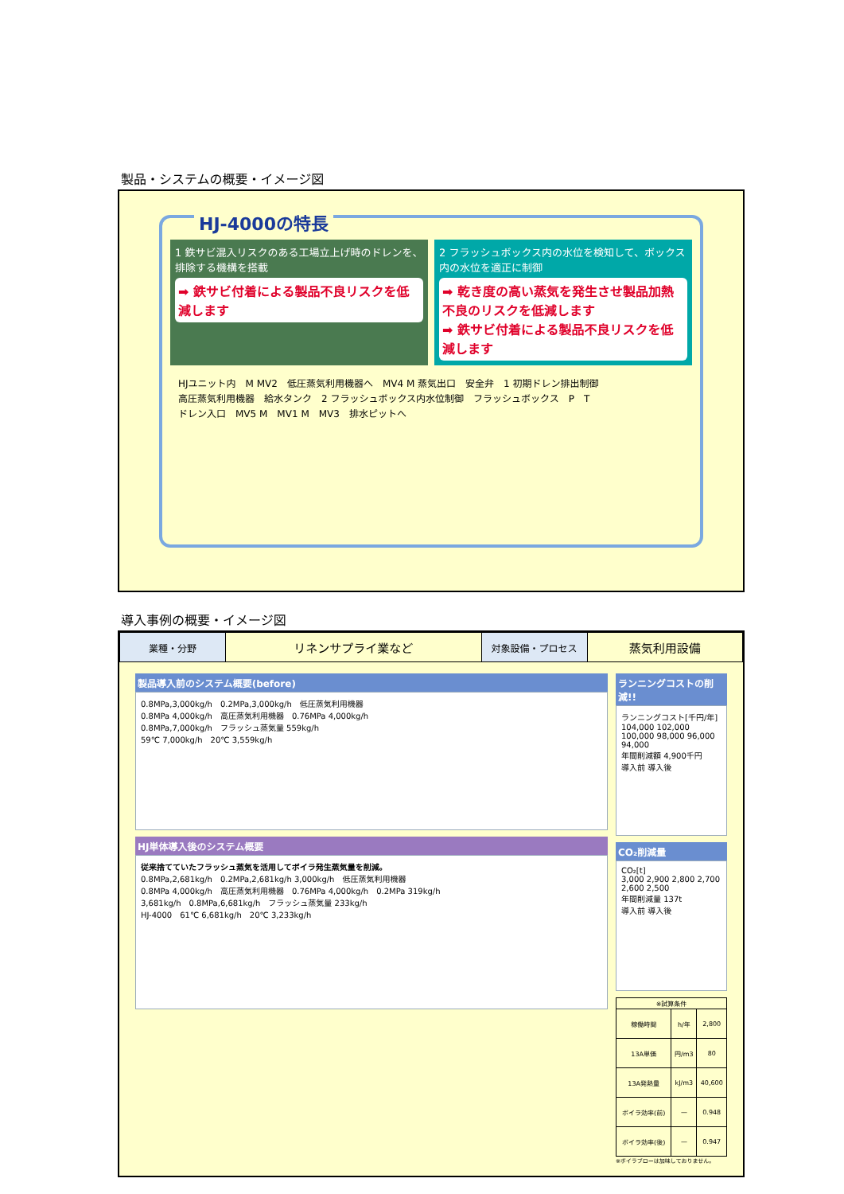製品・システムの概要・イメージ図
HJ-4000の特長
1 鉄サビ混入リスクのある工場立上げ時のドレンを、排除する機構を搭載
➡ 鉄サビ付着による製品不良リスクを低減します
2 フラッシュボックス内の水位を検知して、ボックス内の水位を適正に制御
➡ 乾き度の高い蒸気を発生させ製品加熱不良のリスクを低減します
➡ 鉄サビ付着による製品不良リスクを低減します
HJユニット内　M MV2　低圧蒸気利用機器へ　MV4 M 蒸気出口　安全弁　1 初期ドレン排出制御
高圧蒸気利用機器　給水タンク　2 フラッシュボックス内水位制御　フラッシュボックス　P　T
ドレン入口　MV5 M　MV1 M　MV3　排水ピットへ
導入事例の概要・イメージ図
| 業種・分野 | リネンサプライ業など | 対象設備・プロセス | 蒸気利用設備 |
製品導入前のシステム概要(before)
0.8MPa,3,000kg/h　0.2MPa,3,000kg/h　低圧蒸気利用機器
0.8MPa 4,000kg/h　高圧蒸気利用機器　0.76MPa 4,000kg/h
0.8MPa,7,000kg/h　フラッシュ蒸気量 559kg/h
59℃ 7,000kg/h　20℃ 3,559kg/h
HJ単体導入後のシステム概要
従来捨てていたフラッシュ蒸気を活用してボイラ発生蒸気量を削減。
0.8MPa,2,681kg/h　0.2MPa,2,681kg/h 3,000kg/h　低圧蒸気利用機器
0.8MPa 4,000kg/h　高圧蒸気利用機器　0.76MPa 4,000kg/h　0.2MPa 319kg/h
3,681kg/h　0.8MPa,6,681kg/h　フラッシュ蒸気量 233kg/h
HJ-4000　61℃ 6,681kg/h　20℃ 3,233kg/h
ランニングコストの削減!!
ランニングコスト[千円/年]
104,000 102,000 100,000 98,000 96,000 94,000
年間削減額 4,900千円
導入前 導入後
CO₂削減量
CO₂[t]
3,000 2,900 2,800 2,700 2,600 2,500
年間削減量 137t
導入前 導入後
| ※試算条件 | | |
| 稼働時間 | h/年 | 2,800 |
| 13A単価 | 円/m3 | 80 |
| 13A発熱量 | kJ/m3 | 40,600 |
| ボイラ効率(前) | — | 0.948 |
| ボイラ効率(後) | — | 0.947 |
※ボイラブローは加味しておりません。